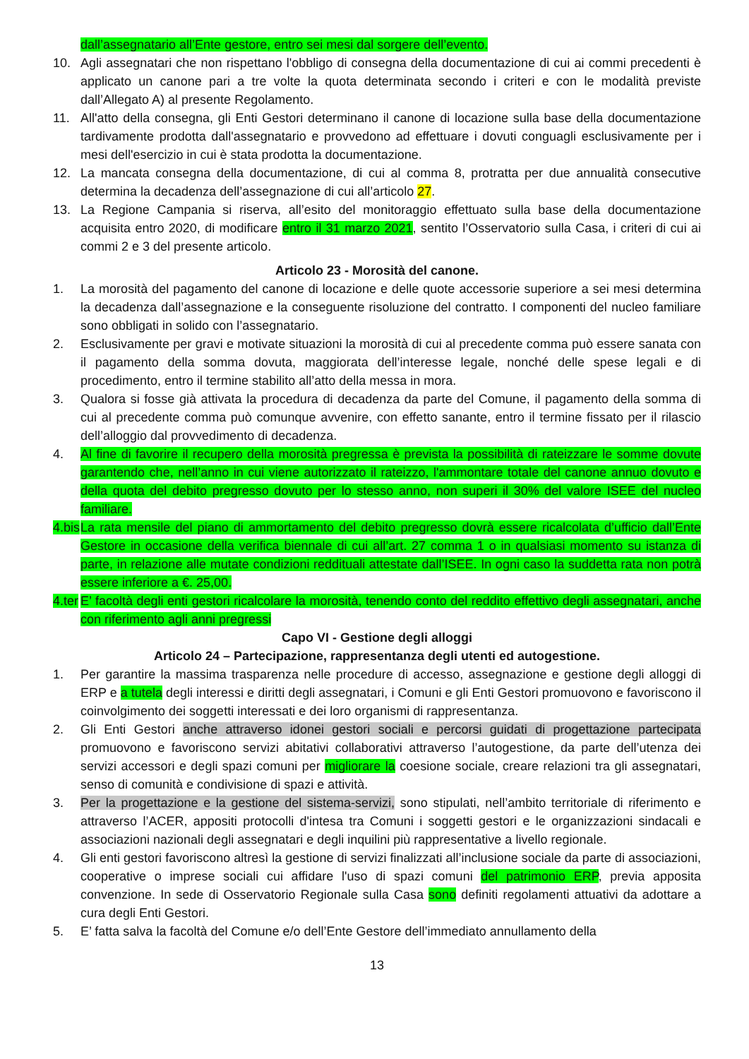dall’assegnatario all’Ente gestore, entro sei mesi dal sorgere dell’evento.
10. Agli assegnatari che non rispettano l'obbligo di consegna della documentazione di cui ai commi precedenti è applicato un canone pari a tre volte la quota determinata secondo i criteri e con le modalità previste dall’Allegato A) al presente Regolamento.
11. All'atto della consegna, gli Enti Gestori determinano il canone di locazione sulla base della documentazione tardivamente prodotta dall'assegnatario e provvedono ad effettuare i dovuti conguagli esclusivamente per i mesi dell'esercizio in cui è stata prodotta la documentazione.
12. La mancata consegna della documentazione, di cui al comma 8, protratta per due annualità consecutive determina la decadenza dell’assegnazione di cui all’articolo 27.
13. La Regione Campania si riserva, all’esito del monitoraggio effettuato sulla base della documentazione acquisita entro 2020, di modificare entro il 31 marzo 2021, sentito l’Osservatorio sulla Casa, i criteri di cui ai commi 2 e 3 del presente articolo.
Articolo 23 - Morosità del canone.
1. La morosità del pagamento del canone di locazione e delle quote accessorie superiore a sei mesi determina la decadenza dall’assegnazione e la conseguente risoluzione del contratto. I componenti del nucleo familiare sono obbligati in solido con l’assegnatario.
2. Esclusivamente per gravi e motivate situazioni la morosità di cui al precedente comma può essere sanata con il pagamento della somma dovuta, maggiorata dell’interesse legale, nonché delle spese legali e di procedimento, entro il termine stabilito all’atto della messa in mora.
3. Qualora si fosse già attivata la procedura di decadenza da parte del Comune, il pagamento della somma di cui al precedente comma può comunque avvenire, con effetto sanante, entro il termine fissato per il rilascio dell’alloggio dal provvedimento di decadenza.
4. Al fine di favorire il recupero della morosità pregressa è prevista la possibilità di rateizzare le somme dovute garantendo che, nell’anno in cui viene autorizzato il rateizzo, l'ammontare totale del canone annuo dovuto e della quota del debito pregresso dovuto per lo stesso anno, non superi il 30% del valore ISEE del nucleo familiare.
4.bis
La rata mensile del piano di ammortamento del debito pregresso dovrà essere ricalcolata d’ufficio dall’Ente Gestore in occasione della verifica biennale di cui all’art. 27 comma 1 o in qualsiasi momento su istanza di parte, in relazione alle mutate condizioni reddituali attestate dall’ISEE. In ogni caso la suddetta rata non potrà essere inferiore a €. 25,00.
4.ter
E’ facoltà degli enti gestori ricalcolare la morosità, tenendo conto del reddito effettivo degli assegnatari, anche con riferimento agli anni pregressi
Capo VI - Gestione degli alloggi
Articolo 24 – Partecipazione, rappresentanza degli utenti ed autogestione.
1. Per garantire la massima trasparenza nelle procedure di accesso, assegnazione e gestione degli alloggi di ERP e a tutela degli interessi e diritti degli assegnatari, i Comuni e gli Enti Gestori promuovono e favoriscono il coinvolgimento dei soggetti interessati e dei loro organismi di rappresentanza.
2. Gli Enti Gestori anche attraverso idonei gestori sociali e percorsi guidati di progettazione partecipata promuovono e favoriscono servizi abitativi collaborativi attraverso l’autogestione, da parte dell’utenza dei servizi accessori e degli spazi comuni per migliorare la coesione sociale, creare relazioni tra gli assegnatari, senso di comunità e condivisione di spazi e attività.
3. Per la progettazione e la gestione del sistema-servizi, sono stipulati, nell’ambito territoriale di riferimento e attraverso l’ACER, appositi protocolli d'intesa tra Comuni i soggetti gestori e le organizzazioni sindacali e associazioni nazionali degli assegnatari e degli inquilini più rappresentative a livello regionale.
4. Gli enti gestori favoriscono altresì la gestione di servizi finalizzati all’inclusione sociale da parte di associazioni, cooperative o imprese sociali cui affidare l'uso di spazi comuni del patrimonio ERP, previa apposita convenzione. In sede di Osservatorio Regionale sulla Casa sono definiti regolamenti attuativi da adottare a cura degli Enti Gestori.
5. E’ fatta salva la facoltà del Comune e/o dell’Ente Gestore dell’immediato annullamento della
13